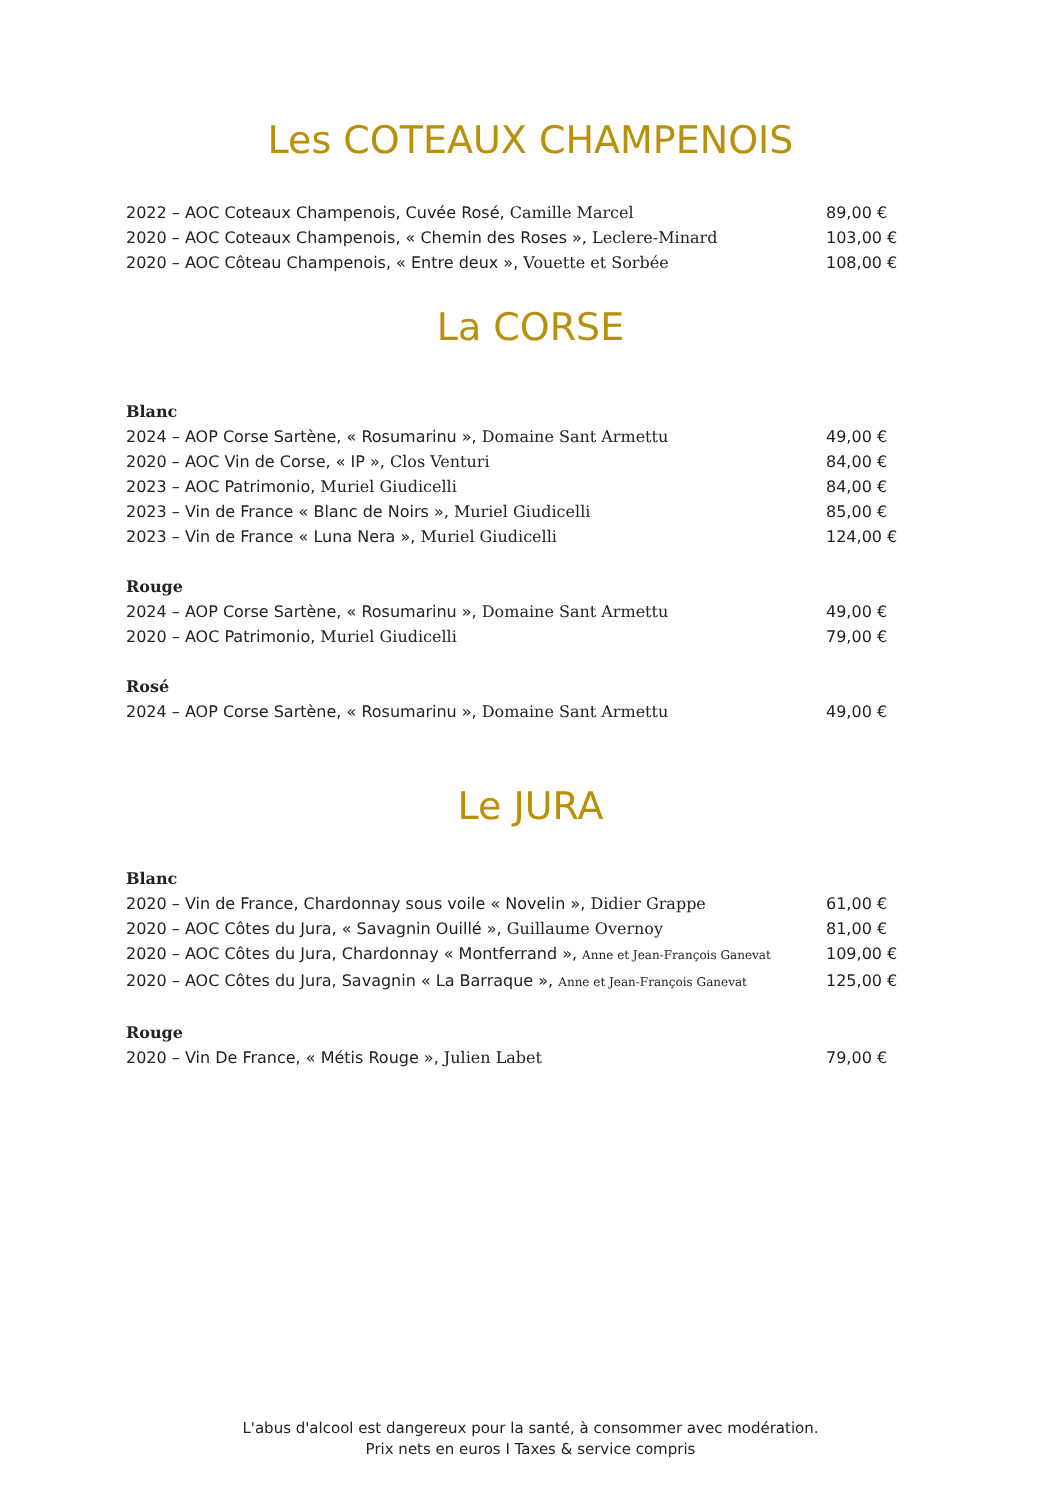Les COTEAUX CHAMPENOIS
2022 – AOC Coteaux Champenois, Cuvée Rosé, Camille Marcel 89,00 €
2020 – AOC Coteaux Champenois, « Chemin des Roses », Leclere-Minard 103,00 €
2020 – AOC Côteau Champenois, « Entre deux », Vouette et Sorbée 108,00 €
La CORSE
Blanc
2024 – AOP Corse Sartène, « Rosumarinu », Domaine Sant Armettu 49,00 €
2020 – AOC Vin de Corse, « IP », Clos Venturi 84,00 €
2023 – AOC Patrimonio, Muriel Giudicelli 84,00 €
2023 – Vin de France « Blanc de Noirs », Muriel Giudicelli 85,00 €
2023 – Vin de France « Luna Nera », Muriel Giudicelli 124,00 €
Rouge
2024 – AOP Corse Sartène, « Rosumarinu », Domaine Sant Armettu 49,00 €
2020 – AOC Patrimonio, Muriel Giudicelli 79,00 €
Rosé
2024 – AOP Corse Sartène, « Rosumarinu », Domaine Sant Armettu 49,00 €
Le JURA
Blanc
2020 – Vin de France, Chardonnay sous voile « Novelin », Didier Grappe 61,00 €
2020 – AOC Côtes du Jura, « Savagnin Ouillé », Guillaume Overnoy 81,00 €
2020 – AOC Côtes du Jura, Chardonnay « Montferrand », Anne et Jean-François Ganevat 109,00 €
2020 – AOC Côtes du Jura, Savagnin « La Barraque », Anne et Jean-François Ganevat 125,00 €
Rouge
2020 – Vin De France, « Métis Rouge », Julien Labet 79,00 €
L'abus d'alcool est dangereux pour la santé, à consommer avec modération.
Prix nets en euros I Taxes & service compris